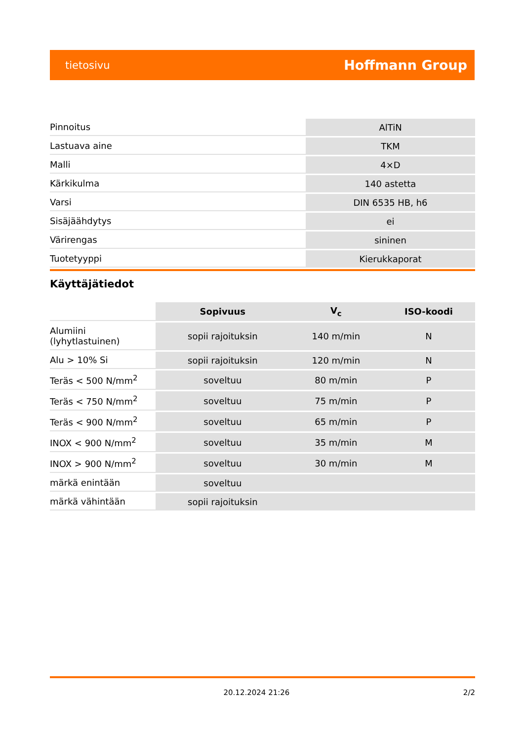tietosivu Hoffmann Group
| Pinnoitus | AlTiN |
| Lastuava aine | TKM |
| Malli | 4×D |
| Kärkikulma | 140 astetta |
| Varsi | DIN 6535 HB, h6 |
| Sisäjäähdytys | ei |
| Värirengas | sininen |
| Tuotetyyppi | Kierukkaporat |
Käyttäjätiedot
| | Sopivuus | V<sub>c</sub> | ISO-koodi |
| --- | --- | --- | --- |
| Alumiini (lyhytlastuinen) | sopii rajoituksin | 140 m/min | N |
| Alu > 10% Si | sopii rajoituksin | 120 m/min | N |
| Teräs < 500 N/mm<sup>2</sup> | soveltuu | 80 m/min | P |
| Teräs < 750 N/mm<sup>2</sup> | soveltuu | 75 m/min | P |
| Teräs < 900 N/mm<sup>2</sup> | soveltuu | 65 m/min | P |
| INOX < 900 N/mm<sup>2</sup> | soveltuu | 35 m/min | M |
| INOX > 900 N/mm<sup>2</sup> | soveltuu | 30 m/min | M |
| märkä enintään | soveltuu | | |
| märkä vähintään | sopii rajoituksin | | |
20.12.2024 21:26 2/2